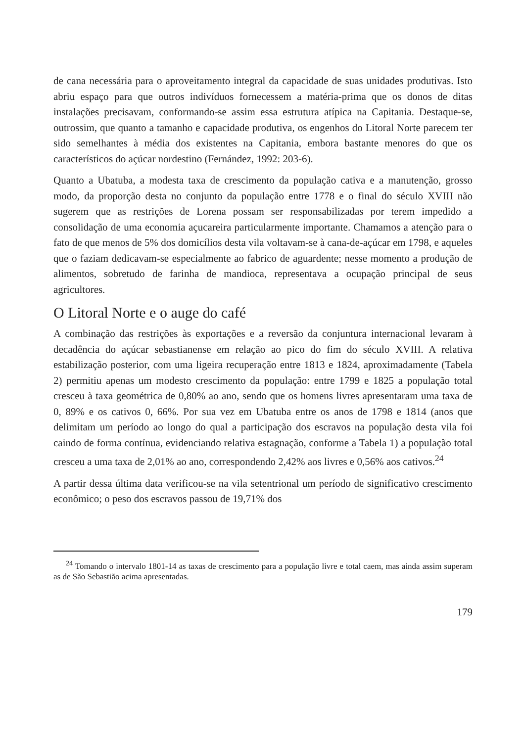de cana necessária para o aproveitamento integral da capacidade de suas unidades produtivas. Isto abriu espaço para que outros indivíduos fornecessem a matéria-prima que os donos de ditas instalações precisavam, conformando-se assim essa estrutura atípica na Capitania. Destaque-se, outrossim, que quanto a tamanho e capacidade produtiva, os engenhos do Litoral Norte parecem ter sido semelhantes à média dos existentes na Capitania, embora bastante menores do que os característicos do açúcar nordestino (Fernández, 1992: 203-6).
Quanto a Ubatuba, a modesta taxa de crescimento da população cativa e a manutenção, grosso modo, da proporção desta no conjunto da população entre 1778 e o final do século XVIII não sugerem que as restrições de Lorena possam ser responsabilizadas por terem impedido a consolidação de uma economia açucareira particularmente importante. Chamamos a atenção para o fato de que menos de 5% dos domicílios desta vila voltavam-se à cana-de-açúcar em 1798, e aqueles que o faziam dedicavam-se especialmente ao fabrico de aguardente; nesse momento a produção de alimentos, sobretudo de farinha de mandioca, representava a ocupação principal de seus agricultores.
O Litoral Norte e o auge do café
A combinação das restrições às exportações e a reversão da conjuntura internacional levaram à decadência do açúcar sebastianense em relação ao pico do fim do século XVIII. A relativa estabilização posterior, com uma ligeira recuperação entre 1813 e 1824, aproximadamente (Tabela 2) permitiu apenas um modesto crescimento da população: entre 1799 e 1825 a população total cresceu à taxa geométrica de 0,80% ao ano, sendo que os homens livres apresentaram uma taxa de 0, 89% e os cativos 0, 66%. Por sua vez em Ubatuba entre os anos de 1798 e 1814 (anos que delimitam um período ao longo do qual a participação dos escravos na população desta vila foi caindo de forma contínua, evidenciando relativa estagnação, conforme a Tabela 1) a população total cresceu a uma taxa de 2,01% ao ano, correspondendo 2,42% aos livres e 0,56% aos cativos.<sup>24</sup>
A partir dessa última data verificou-se na vila setentrional um período de significativo crescimento econômico; o peso dos escravos passou de 19,71% dos
<sup>24</sup> Tomando o intervalo 1801-14 as taxas de crescimento para a população livre e total caem, mas ainda assim superam as de São Sebastião acima apresentadas.
179